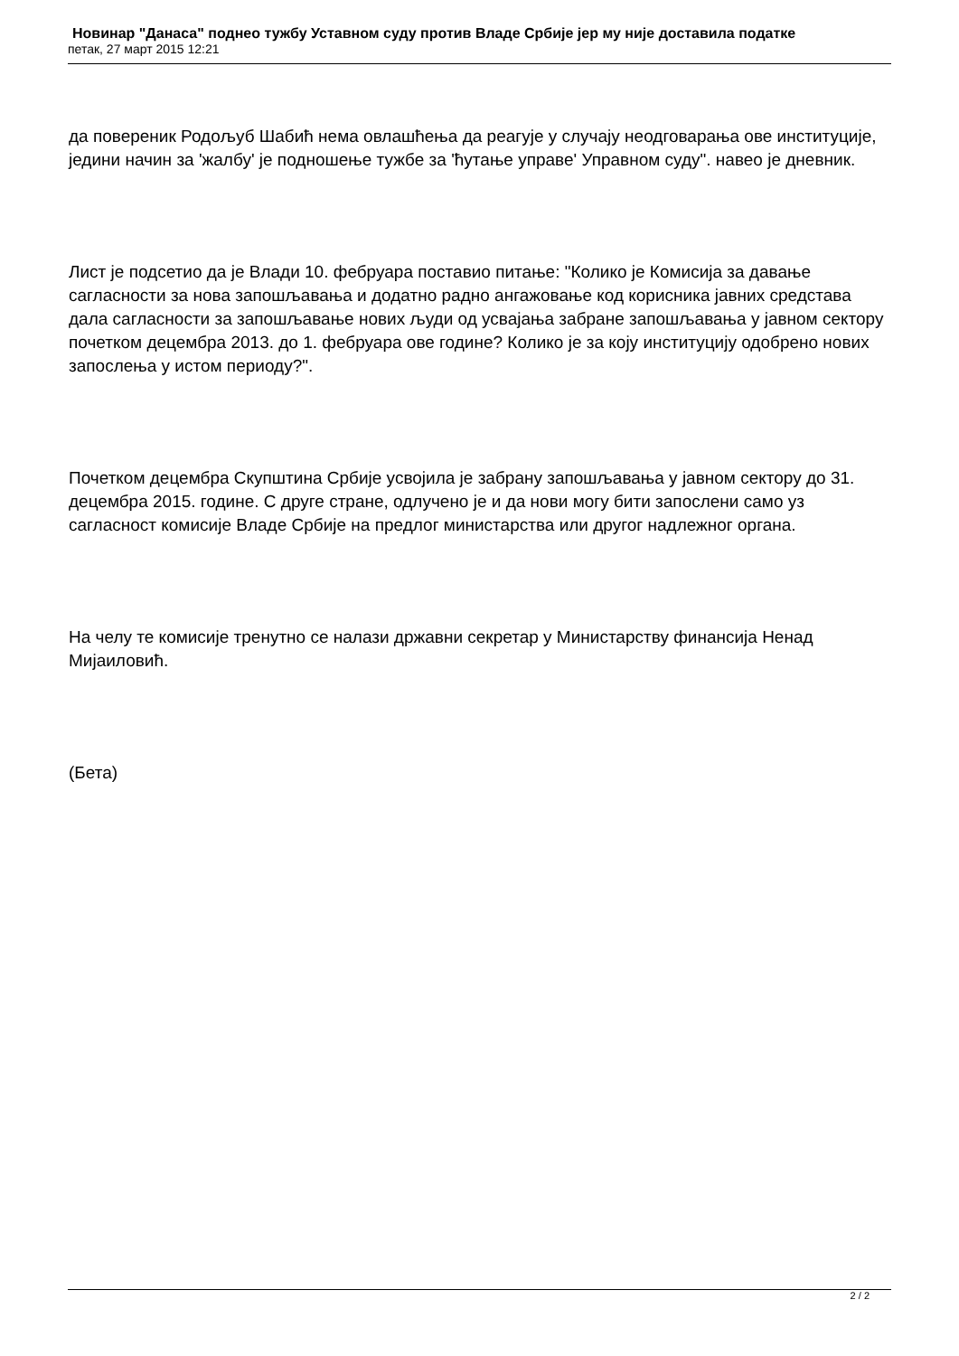Новинар "Данаса" поднео тужбу Уставном суду против Владе Србије јер му није доставила податке
петак, 27 март 2015 12:21
да повереник Родољуб Шабић нема овлашћења да реагује у случају неодговарања ове институције, једини начин за 'жалбу' је подношење тужбе за 'ћутање управе' Управном суду". навео је дневник.
Лист је подсетио да је Влади 10. фебруара поставио питање: "Колико је Комисија за давање сагласности за нова запошљавања и додатно радно ангажовање код корисника јавних средстава дала сагласности за запошљавање нових људи од усвајања забране запошљавања у јавном сектору почетком децембра 2013. до 1. фебруара ове године? Колико је за коју институцију одобрено нових запослења у истом периоду?".
Почетком децембра Скупштина Србије усвојила је забрану запошљавања у јавном сектору до 31. децембра 2015. године. С друге стране, одлучено је и да нови могу бити запослени само уз сагласност комисије Владе Србије на предлог министарства или другог надлежног органа.
На челу те комисије тренутно се налази државни секретар у Министарству финансија Ненад Мијаиловић.
(Бета)
2 / 2